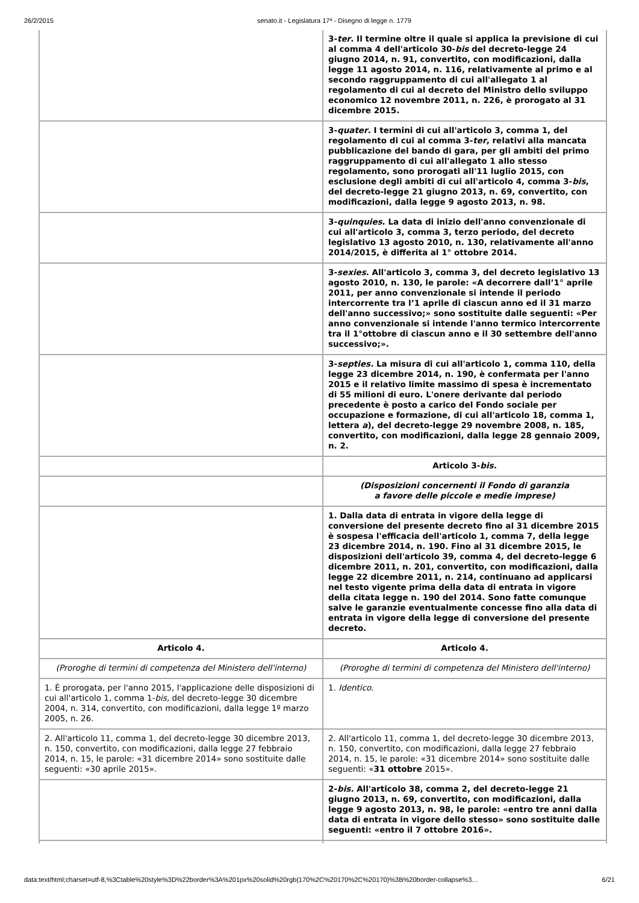26/2/2015 senato.it - Legislatura 17ª - Disegno di legge n. 1779
| | 3- ter . Il termine oltre il quale si applica la previsione di cui al comma 4 dell'articolo 30- bis del decreto-legge 24 giugno 2014, n. 91, convertito, con modificazioni, dalla legge 11 agosto 2014, n. 116, relativamente al primo e al secondo raggruppamento di cui all'allegato 1 al regolamento di cui al decreto del Ministro dello sviluppo economico 12 novembre 2011, n. 226, è prorogato al 31 dicembre 2015. |
| | 3- quater . I termini di cui all'articolo 3, comma 1, del regolamento di cui al comma 3- ter , relativi alla mancata pubblicazione del bando di gara, per gli ambiti del primo raggruppamento di cui all'allegato 1 allo stesso regolamento, sono prorogati all'11 luglio 2015, con esclusione degli ambiti di cui all'articolo 4, comma 3- bis , del decreto-legge 21 giugno 2013, n. 69, convertito, con modificazioni, dalla legge 9 agosto 2013, n. 98. |
| | 3- quinquies . La data di inizio dell'anno convenzionale di cui all'articolo 3, comma 3, terzo periodo, del decreto legislativo 13 agosto 2010, n. 130, relativamente all'anno 2014/2015, è differita al 1° ottobre 2014. |
| | 3- sexies . All'articolo 3, comma 3, del decreto legislativo 13 agosto 2010, n. 130, le parole: «A decorrere dall’1° aprile 2011, per anno convenzionale si intende il periodo intercorrente tra l’1 aprile di ciascun anno ed il 31 marzo dell'anno successivo;» sono sostituite dalle seguenti: «Per anno convenzionale si intende l'anno termico intercorrente tra il 1°ottobre di ciascun anno e il 30 settembre dell'anno successivo;». |
| | 3- septies. La misura di cui all'articolo 1, comma 110, della legge 23 dicembre 2014, n. 190, è confermata per l'anno 2015 e il relativo limite massimo di spesa è incrementato di 55 milioni di euro. L'onere derivante dal periodo precedente è posto a carico del Fondo sociale per occupazione e formazione, di cui all'articolo 18, comma 1, lettera a ), del decreto-legge 29 novembre 2008, n. 185, convertito, con modificazioni, dalla legge 28 gennaio 2009, n. 2. |
| | Articolo 3- bis. |
| | (Disposizioni concernenti il Fondo di garanzia a favore delle piccole e medie imprese) |
| | 1. Dalla data di entrata in vigore della legge di conversione del presente decreto fino al 31 dicembre 2015 è sospesa l'efficacia dell'articolo 1, comma 7, della legge 23 dicembre 2014, n. 190. Fino al 31 dicembre 2015, le disposizioni dell'articolo 39, comma 4, del decreto-legge 6 dicembre 2011, n. 201, convertito, con modificazioni, dalla legge 22 dicembre 2011, n. 214, continuano ad applicarsi nel testo vigente prima della data di entrata in vigore della citata legge n. 190 del 2014. Sono fatte comunque salve le garanzie eventualmente concesse fino alla data di entrata in vigore della legge di conversione del presente decreto. |
| Articolo 4. | Articolo 4. |
| (Proroghe di termini di competenza del Ministero dell'interno) | (Proroghe di termini di competenza del Ministero dell'interno) |
| 1. È prorogata, per l'anno 2015, l'applicazione delle disposizioni di cui all'articolo 1, comma 1- bis, del decreto-legge 30 dicembre 2004, n. 314, convertito, con modificazioni, dalla legge 1º marzo 2005, n. 26. | 1. Identico . |
| 2. All'articolo 11, comma 1, del decreto-legge 30 dicembre 2013, n. 150, convertito, con modificazioni, dalla legge 27 febbraio 2014, n. 15, le parole: «31 dicembre 2014» sono sostituite dalle seguenti: «30 aprile 2015». | 2. All'articolo 11, comma 1, del decreto-legge 30 dicembre 2013, n. 150, convertito, con modificazioni, dalla legge 27 febbraio 2014, n. 15, le parole: «31 dicembre 2014» sono sostituite dalle seguenti: « 31 ottobre 2015». |
| | 2- bis. All'articolo 38, comma 2, del decreto-legge 21 giugno 2013, n. 69, convertito, con modificazioni, dalla legge 9 agosto 2013, n. 98, le parole: «entro tre anni dalla data di entrata in vigore dello stesso» sono sostituite dalle seguenti: «entro il 7 ottobre 2016». |
data:text/html;charset=utf-8,%3Ctable%20style%3D%22border%3A%201px%20solid%20rgb(170%2C%20170%2C%20170)%3B%20border-collapse%3… 6/21